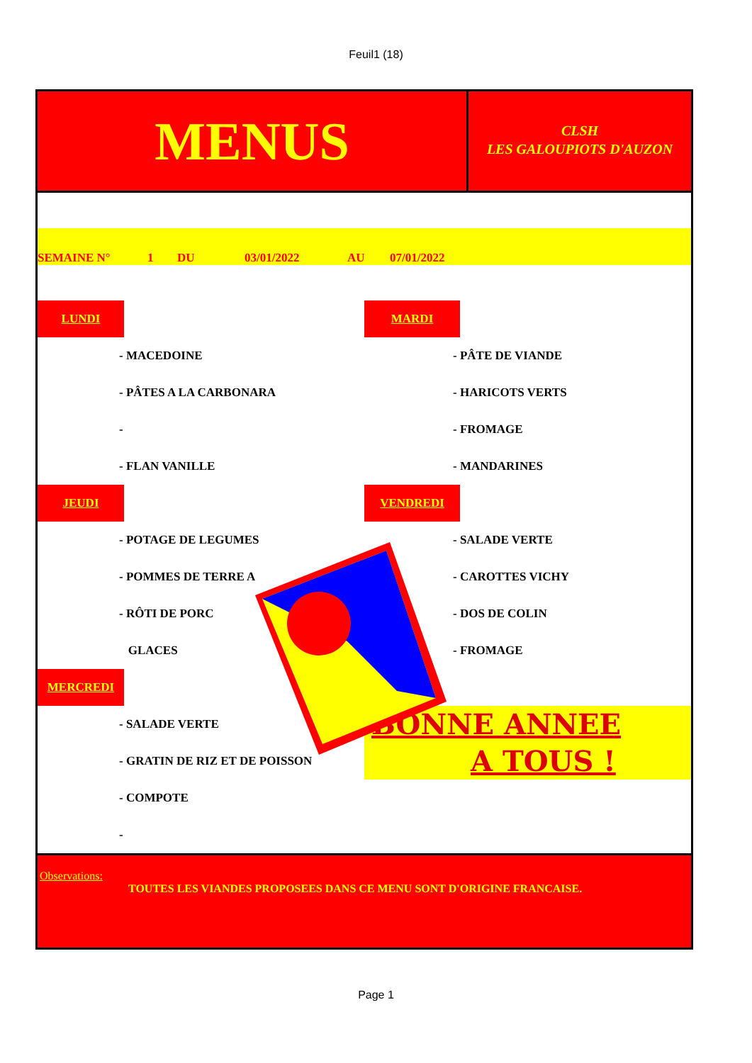Feuil1 (18)
MENUS
CLSH
LES GALOUPIOTS D'AUZON
SEMAINE N° 1 DU 03/01/2022 AU 07/01/2022
LUNDI
- MACEDOINE
- PÂTES A LA CARBONARA
-
- FLAN VANILLE
JEUDI
- POTAGE DE LEGUMES
- POMMES DE TERRE A
- RÔTI DE PORC
GLACES
MERCREDI
- SALADE VERTE
- GRATIN DE RIZ ET DE POISSON
- COMPOTE
-
MARDI
- PÂTE DE VIANDE
- HARICOTS VERTS
- FROMAGE
- MANDARINES
VENDREDI
- SALADE VERTE
- CAROTTES VICHY
- DOS DE COLIN
- FROMAGE
BONNE ANNEE
A TOUS !
Observations:
TOUTES LES VIANDES PROPOSEES DANS CE MENU SONT D'ORIGINE FRANCAISE.
Page 1